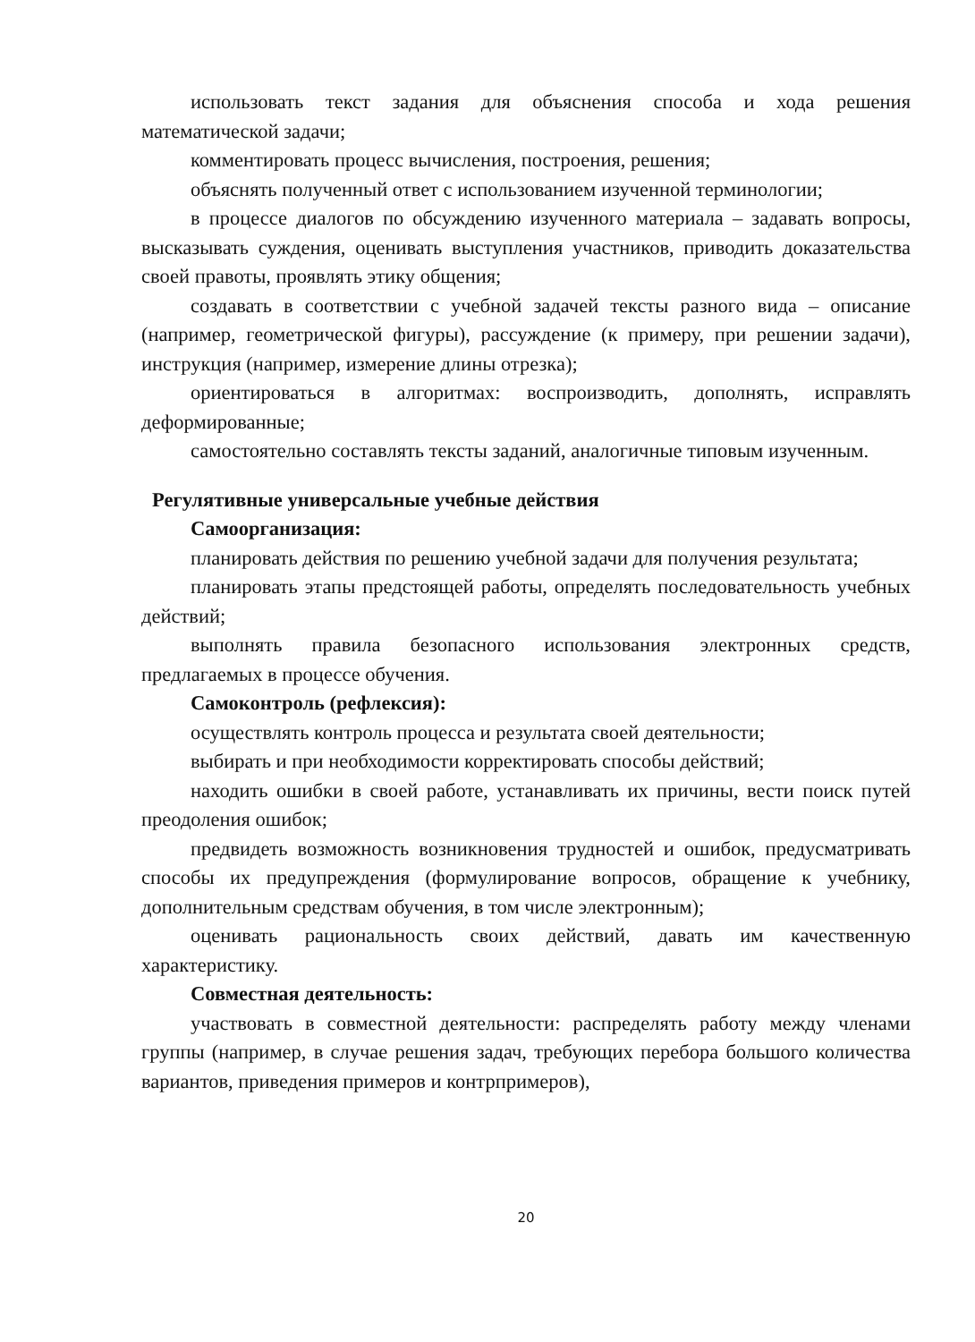использовать текст задания для объяснения способа и хода решения математической задачи;
комментировать процесс вычисления, построения, решения;
объяснять полученный ответ с использованием изученной терминологии;
в процессе диалогов по обсуждению изученного материала – задавать вопросы, высказывать суждения, оценивать выступления участников, приводить доказательства своей правоты, проявлять этику общения;
создавать в соответствии с учебной задачей тексты разного вида – описание (например, геометрической фигуры), рассуждение (к примеру, при решении задачи), инструкция (например, измерение длины отрезка);
ориентироваться в алгоритмах: воспроизводить, дополнять, исправлять деформированные;
самостоятельно составлять тексты заданий, аналогичные типовым изученным.
Регулятивные универсальные учебные действия
Самоорганизация:
планировать действия по решению учебной задачи для получения результата;
планировать этапы предстоящей работы, определять последовательность учебных действий;
выполнять правила безопасного использования электронных средств, предлагаемых в процессе обучения.
Самоконтроль (рефлексия):
осуществлять контроль процесса и результата своей деятельности;
выбирать и при необходимости корректировать способы действий;
находить ошибки в своей работе, устанавливать их причины, вести поиск путей преодоления ошибок;
предвидеть возможность возникновения трудностей и ошибок, предусматривать способы их предупреждения (формулирование вопросов, обращение к учебнику, дополнительным средствам обучения, в том числе электронным);
оценивать рациональность своих действий, давать им качественную характеристику.
Совместная деятельность:
участвовать в совместной деятельности: распределять работу между членами группы (например, в случае решения задач, требующих перебора большого количества вариантов, приведения примеров и контрпримеров),
20